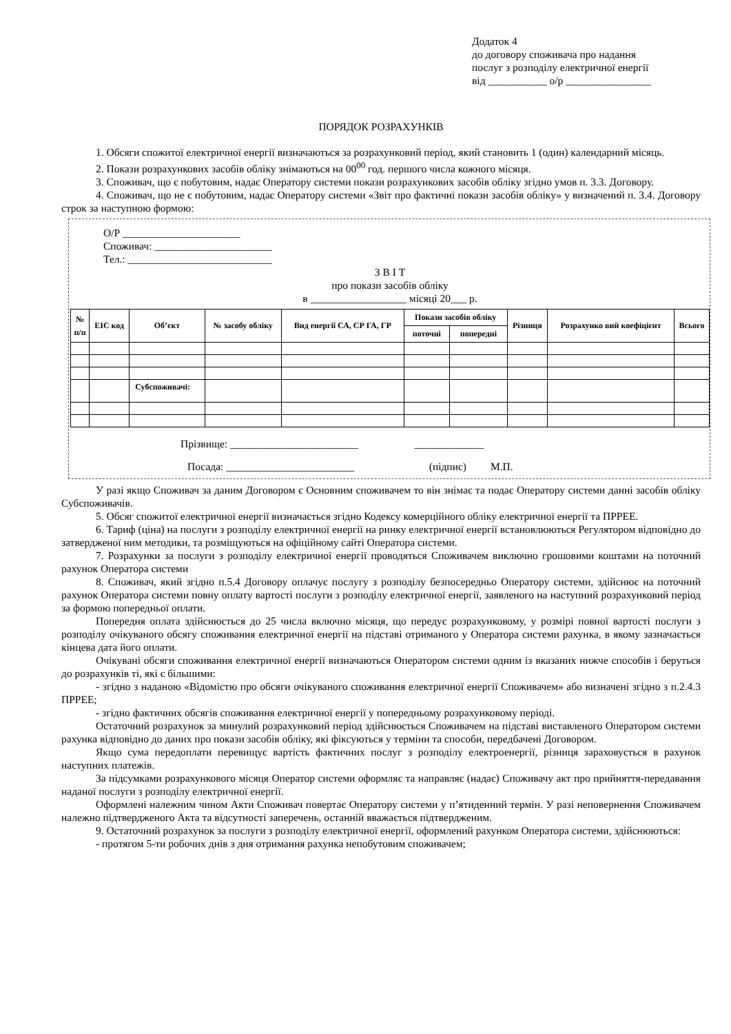Додаток 4
до договору споживача про надання
послуг з розподілу електричної енергії
від ___________ о/р ________________
ПОРЯДОК РОЗРАХУНКІВ
1. Обсяги спожитої електричної енергії визначаються за розрахунковий період, який становить 1 (один) календарний місяць.
2. Покази розрахункових засобів обліку знімаються на 00<sup>00</sup> год. першого числа кожного місяця.
3. Споживач, що є побутовим, надає Оператору системи покази розрахункових засобів обліку згідно умов п. 3.3. Договору.
4. Споживач, що не є побутовим, надає Оператору системи «Звіт про фактичні покази засобів обліку» у визначений п. 3.4. Договору строк за наступною формою:
О/Р ______________________
Споживач: ______________________
Тел.: ___________________________
З В І Т
про покази засобів обліку
в __________________ місяці 20___ р.
| № п/п | ЕІС код | Об’єкт | № засобу обліку | Вид енергії СА, СР ГА, ГР | Покази засобів обліку | | Різниця | Розрахунко вий коефіцієнт | Всього |
| --- | --- | --- | --- | --- | --- | --- | --- | --- | --- |
| | | | | | поточні | попередні | | | |
| | | Субспоживачі: | | | | | | | |
Прізвище: ________________________ _____________
Посада: ________________________ (підпис) М.П.
У разі якщо Споживач за даним Договором є Основним споживачем то він знімає та подає Оператору системи данні засобів обліку Субспоживачів.
5. Обсяг спожитої електричної енергії визначається згідно Кодексу комерційного обліку електричної енергії та ПРРЕЕ.
6. Тариф (ціна) на послуги з розподілу електричної енергії на ринку електричної енергії встановлюються Регулятором відповідно до затвердженої ним методики, та розміщуються на офіційному сайті Оператора системи.
7. Розрахунки за послуги з розподілу електричної енергії проводяться Споживачем виключно грошовими коштами на поточний рахунок Оператора системи
8. Споживач, який згідно п.5.4 Договору оплачує послугу з розподілу безпосередньо Оператору системи, здійснює на поточний рахунок Оператора системи повну оплату вартості послуги з розподілу електричної енергії, заявленого на наступний розрахунковий період за формою попередньої оплати.
Попередня оплата здійснюється до 25 числа включно місяця, що передує розрахунковому, у розмірі повної вартості послуги з розподілу очікуваного обсягу споживання електричної енергії на підставі отриманого у Оператора системи рахунка, в якому зазначається кінцева дата його оплати.
Очікувані обсяги споживання електричної енергії визначаються Оператором системи одним із вказаних нижче способів і беруться до розрахунків ті, які є більшими:
- згідно з наданою «Відомістю про обсяги очікуваного споживання електричної енергії Споживачем» або визначені згідно з п.2.4.3 ПРРЕЕ;
- згідно фактичних обсягів споживання електричної енергії у попередньому розрахунковому періоді.
Остаточний розрахунок за минулий розрахунковий період здійснюється Споживачем на підставі виставленого Оператором системи рахунка відповідно до даних про покази засобів обліку, які фіксуються у терміни та способи, передбачені Договором.
Якщо сума передоплати перевищує вартість фактичних послуг з розподілу електроенергії, різниця зараховується в рахунок наступних платежів.
За підсумками розрахункового місяця Оператор системи оформляє та направляє (надає) Споживачу акт про прийняття-передавання наданої послуги з розподілу електричної енергії.
Оформлені належним чином Акти Споживач повертає Оператору системи у п’ятиденний термін. У разі неповернення Споживачем належно підтвердженого Акта та відсутності заперечень, останній вважається підтвердженим.
9. Остаточний розрахунок за послуги з розподілу електричної енергії, оформлений рахунком Оператора системи, здійснюються:
- протягом 5-ти робочих днів з дня отримання рахунка непобутовим споживачем;